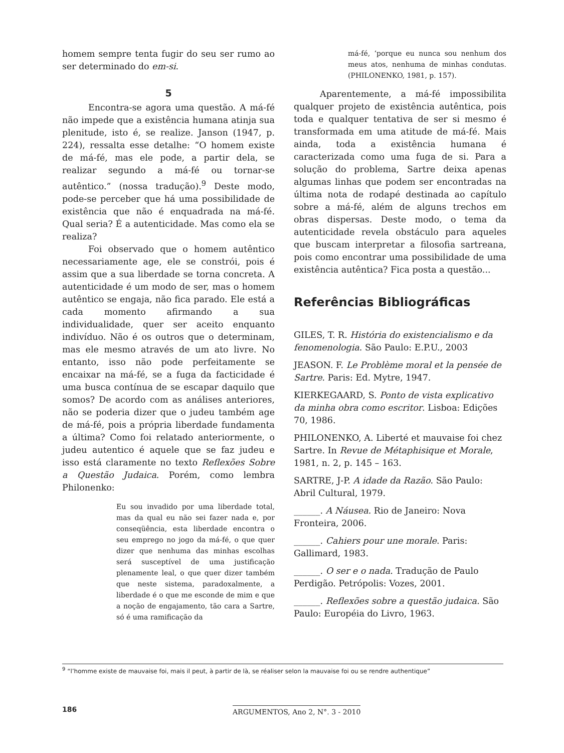homem sempre tenta fugir do seu ser rumo ao ser determinado do em-si.
5
Encontra-se agora uma questão. A má-fé não impede que a existência humana atinja sua plenitude, isto é, se realize. Janson (1947, p. 224), ressalta esse detalhe: “O homem existe de má-fé, mas ele pode, a partir dela, se realizar segundo a má-fé ou tornar-se autêntico.” (nossa tradução).<sup>9</sup> Deste modo, pode-se perceber que há uma possibilidade de existência que não é enquadrada na má-fé. Qual seria? É a autenticidade. Mas como ela se realiza?
Foi observado que o homem autêntico necessariamente age, ele se constrói, pois é assim que a sua liberdade se torna concreta. A autenticidade é um modo de ser, mas o homem autêntico se engaja, não fica parado. Ele está a cada momento afirmando a sua individualidade, quer ser aceito enquanto indivíduo. Não é os outros que o determinam, mas ele mesmo através de um ato livre. No entanto, isso não pode perfeitamente se encaixar na má-fé, se a fuga da facticidade é uma busca contínua de se escapar daquilo que somos? De acordo com as análises anteriores, não se poderia dizer que o judeu também age de má-fé, pois a própria liberdade fundamenta a última? Como foi relatado anteriormente, o judeu autentico é aquele que se faz judeu e isso está claramente no texto Reflexões Sobre a Questão Judaica. Porém, como lembra Philonenko:
Eu sou invadido por uma liberdade total, mas da qual eu não sei fazer nada e, por conseqüência, esta liberdade encontra o seu emprego no jogo da má-fé, o que quer dizer que nenhuma das minhas escolhas será susceptível de uma justificação plenamente leal, o que quer dizer também que neste sistema, paradoxalmente, a liberdade é o que me esconde de mim e que a noção de engajamento, tão cara a Sartre, só é uma ramificação da
má-fé, ‘porque eu nunca sou nenhum dos meus atos, nenhuma de minhas condutas. (PHILONENKO, 1981, p. 157).
Aparentemente, a má-fé impossibilita qualquer projeto de existência autêntica, pois toda e qualquer tentativa de ser si mesmo é transformada em uma atitude de má-fé. Mais ainda, toda a existência humana é caracterizada como uma fuga de si. Para a solução do problema, Sartre deixa apenas algumas linhas que podem ser encontradas na última nota de rodapé destinada ao capítulo sobre a má-fé, além de alguns trechos em obras dispersas. Deste modo, o tema da autenticidade revela obstáculo para aqueles que buscam interpretar a filosofia sartreana, pois como encontrar uma possibilidade de uma existência autêntica? Fica posta a questão...
Referências Bibliográficas
GILES, T. R. História do existencialismo e da fenomenologia. São Paulo: E.P.U., 2003
JEASON. F. Le Problème moral et la pensée de Sartre. Paris: Ed. Mytre, 1947.
KIERKEGAARD, S. Ponto de vista explicativo da minha obra como escritor. Lisboa: Edições 70, 1986.
PHILONENKO, A. Liberté et mauvaise foi chez Sartre. In Revue de Métaphisique et Morale, 1981, n. 2, p. 145 – 163.
SARTRE, J-P. A idade da Razão. São Paulo: Abril Cultural, 1979.
______. A Náusea. Rio de Janeiro: Nova Fronteira, 2006.
______. Cahiers pour une morale. Paris: Gallimard, 1983.
______. O ser e o nada. Tradução de Paulo Perdigão. Petrópolis: Vozes, 2001.
______. Reflexões sobre a questão judaica. São Paulo: Européia do Livro, 1963.
<sup>9</sup> “l’homme existe de mauvaise foi, mais il peut, à partir de là, se réaliser selon la mauvaise foi ou se rendre authentique”
186 ARGUMENTOS, Ano 2, N°. 3 - 2010